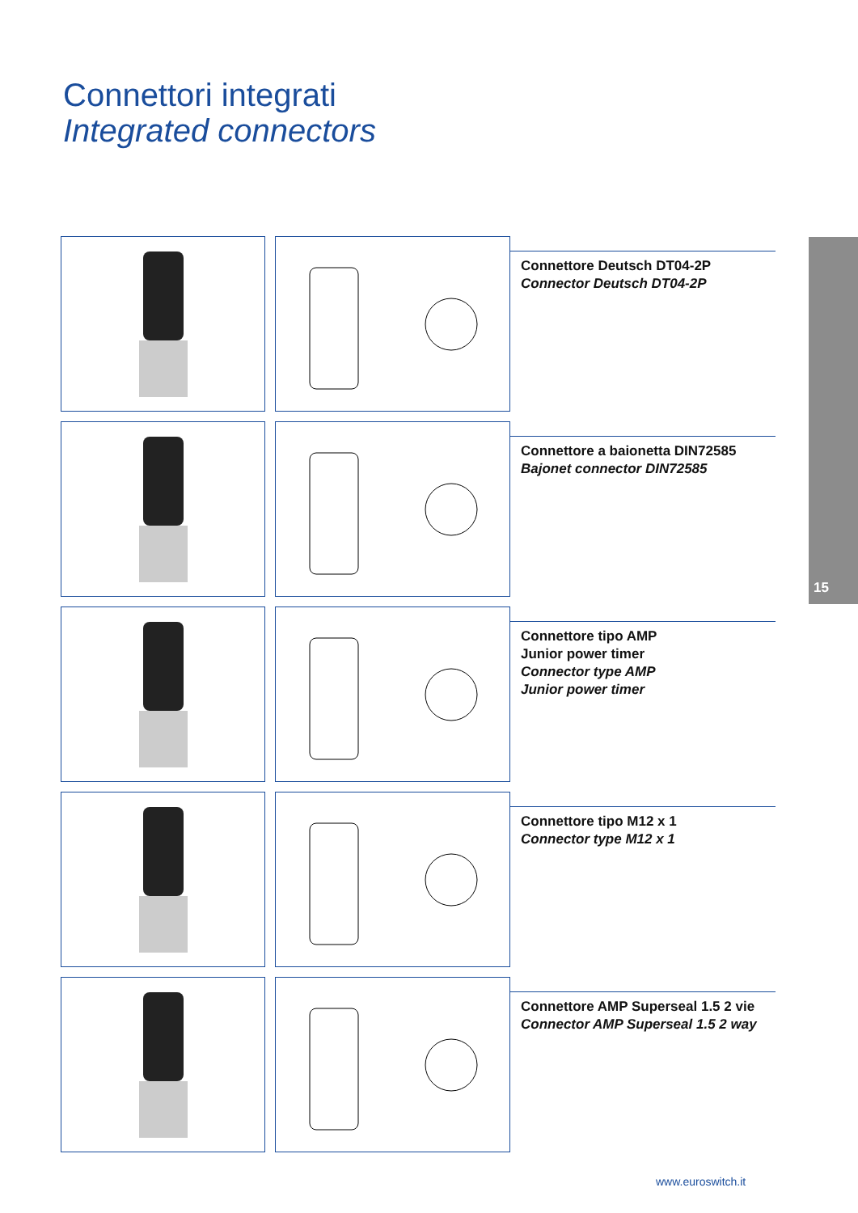Connettori integrati
Integrated connectors
15
Connettore Deutsch DT04-2P
Connector Deutsch DT04-2P
Connettore a baionetta DIN72585
Bajonet connector DIN72585
Connettore tipo AMP
Junior power timer
Connector type AMP
Junior power timer
Connettore tipo M12 x 1
Connector type M12 x 1
Connettore AMP Superseal 1.5 2 vie
Connector AMP Superseal 1.5 2 way
www.euroswitch.it